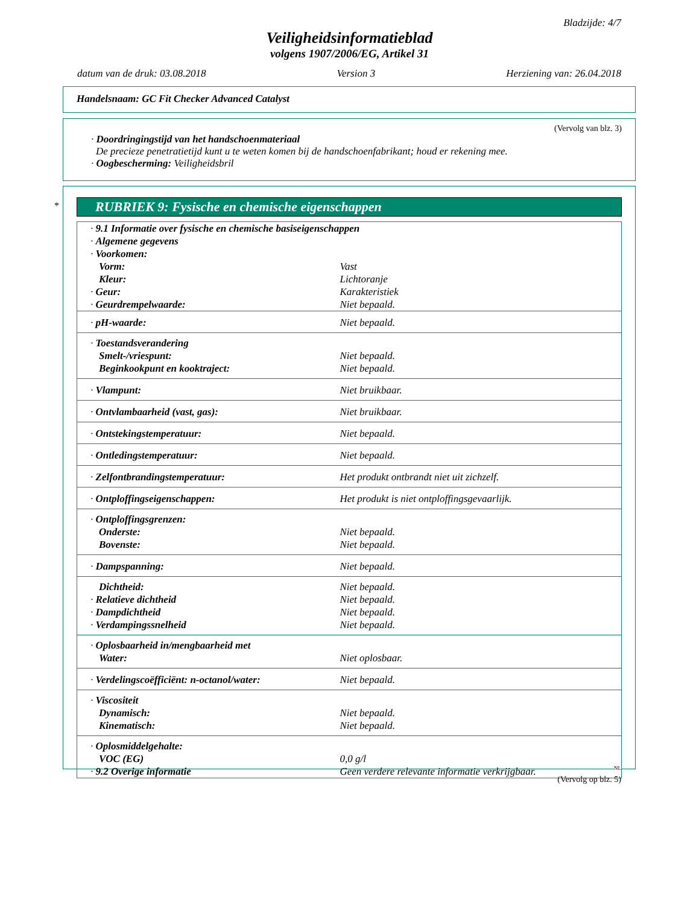Bladzijde: 4/7
Veiligheidsinformatieblad
volgens 1907/2006/EG, Artikel 31
datum van de druk: 03.08.2018 Version 3 Herziening van: 26.04.2018
Handelsnaam: GC Fit Checker Advanced Catalyst
(Vervolg van blz. 3)
· Doordringingstijd van het handschoenmateriaal
De precieze penetratietijd kunt u te weten komen bij de handschoenfabrikant; houd er rekening mee.
· Oogbescherming: Veiligheidsbril
*
RUBRIEK 9: Fysische en chemische eigenschappen
| · 9.1 Informatie over fysische en chemische basiseigenschappen | |
| · Algemene gegevens | |
| · Voorkomen: | |
| Vorm: | Vast |
| Kleur: | Lichtoranje |
| · Geur: | Karakteristiek |
| · Geurdrempelwaarde: | Niet bepaald. |
| · pH-waarde: | Niet bepaald. |
| · Toestandsverandering | |
| Smelt-/vriespunt: | Niet bepaald. |
| Beginkookpunt en kooktraject: | Niet bepaald. |
| · Vlampunt: | Niet bruikbaar. |
| · Ontvlambaarheid (vast, gas): | Niet bruikbaar. |
| · Ontstekingstemperatuur: | Niet bepaald. |
| · Ontledingstemperatuur: | Niet bepaald. |
| · Zelfontbrandingstemperatuur: | Het produkt ontbrandt niet uit zichzelf. |
| · Ontploffingseigenschappen: | Het produkt is niet ontploffingsgevaarlijk. |
| · Ontploffingsgrenzen: | |
| Onderste: | Niet bepaald. |
| Bovenste: | Niet bepaald. |
| · Dampspanning: | Niet bepaald. |
| Dichtheid: | Niet bepaald. |
| · Relatieve dichtheid | Niet bepaald. |
| · Dampdichtheid | Niet bepaald. |
| · Verdampingssnelheid | Niet bepaald. |
| · Oplosbaarheid in/mengbaarheid met | |
| Water: | Niet oplosbaar. |
| · Verdelingscoëfficiënt: n-octanol/water: | Niet bepaald. |
| · Viscositeit | |
| Dynamisch: | Niet bepaald. |
| Kinematisch: | Niet bepaald. |
| · Oplosmiddelgehalte: | |
| VOC (EG) | 0,0 g/l |
| · 9.2 Overige informatie | Geen verdere relevante informatie verkrijgbaar. |
NL
(Vervolg op blz. 5)